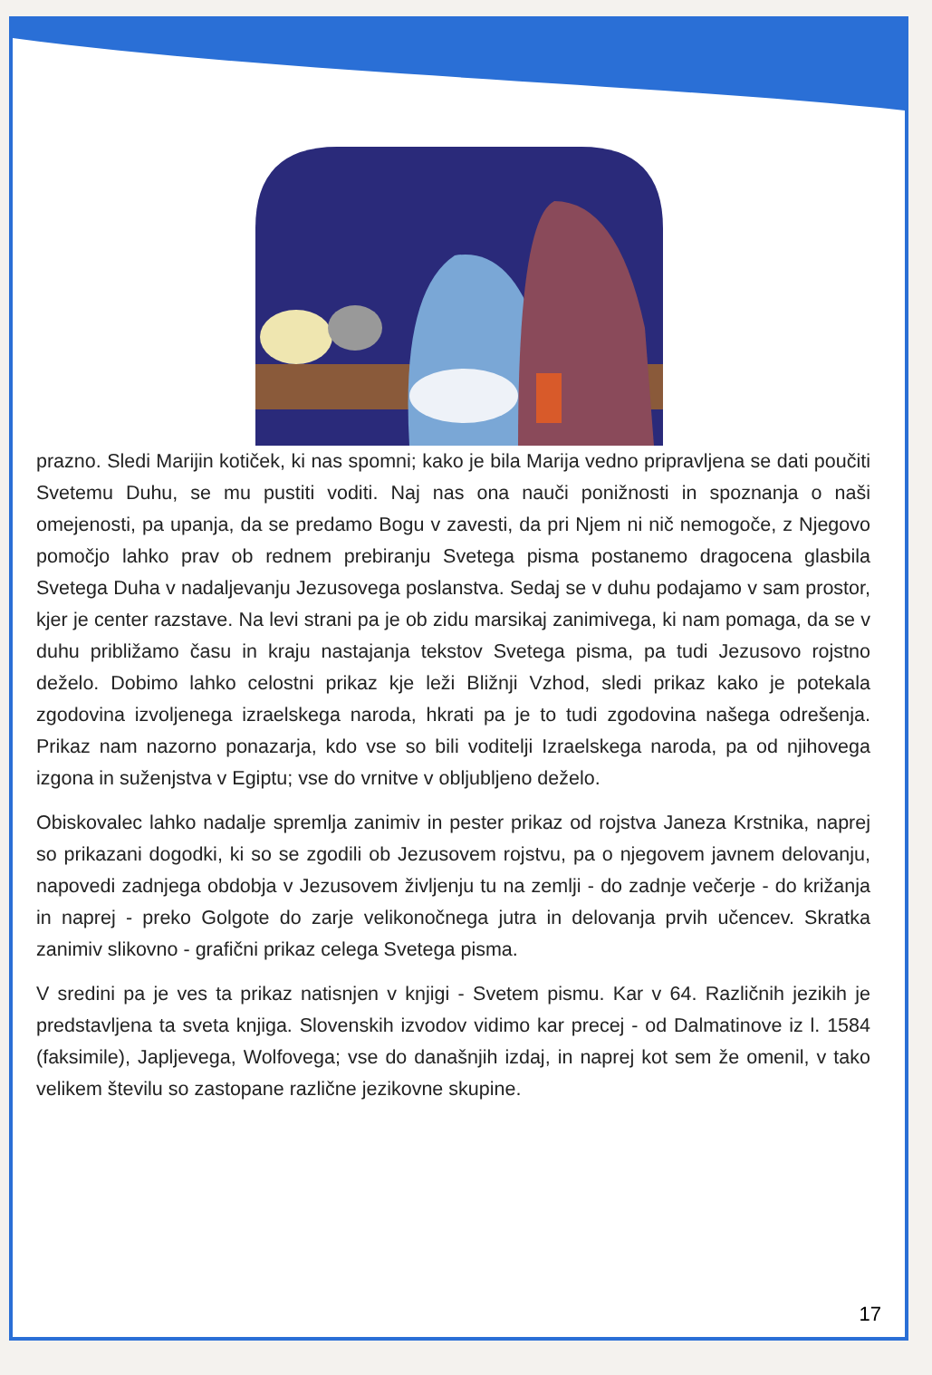prazno. Sledi Marijin kotiček, ki nas spomni; kako je bila Marija vedno pripravljena se dati poučiti Svetemu Duhu, se mu pustiti voditi. Naj nas ona nauči ponižnosti in spoznanja o naši omejenosti, pa upanja, da se predamo Bogu v zavesti, da pri Njem ni nič nemogoče, z Njegovo pomočjo lahko prav ob rednem prebiranju Svetega pisma postanemo dragocena glasbila Svetega Duha v nadaljevanju Jezusovega poslanstva. Sedaj se v duhu podajamo v sam prostor, kjer je center razstave. Na levi strani pa je ob zidu marsikaj zanimivega, ki nam pomaga, da se v duhu približamo času in kraju nastajanja tekstov Svetega pisma, pa tudi Jezusovo rojstno deželo. Dobimo lahko celostni prikaz kje leži Bližnji Vzhod, sledi prikaz kako je potekala zgodovina izvoljenega izraelskega naroda, hkrati pa je to tudi zgodovina našega odrešenja. Prikaz nam nazorno ponazarja, kdo vse so bili voditelji Izraelskega naroda, pa od njihovega izgona in suženjstva v Egiptu; vse do vrnitve v obljubljeno deželo.
Obiskovalec lahko nadalje spremlja zanimiv in pester prikaz od rojstva Janeza Krstnika, naprej so prikazani dogodki, ki so se zgodili ob Jezusovem rojstvu, pa o njegovem javnem delovanju, napovedi zadnjega obdobja v Jezusovem življenju tu na zemlji - do zadnje večerje - do križanja in naprej - preko Golgote do zarje velikonočnega jutra in delovanja prvih učencev. Skratka zanimiv slikovno - grafični prikaz celega Svetega pisma.
V sredini pa je ves ta prikaz natisnjen v knjigi - Svetem pismu. Kar v 64. Različnih jezikih je predstavljena ta sveta knjiga. Slovenskih izvodov vidimo kar precej - od Dalmatinove iz l. 1584 (faksimile), Japljevega, Wolfovega; vse do današnjih izdaj, in naprej kot sem že omenil, v tako velikem številu so zastopane različne jezikovne skupine.
17